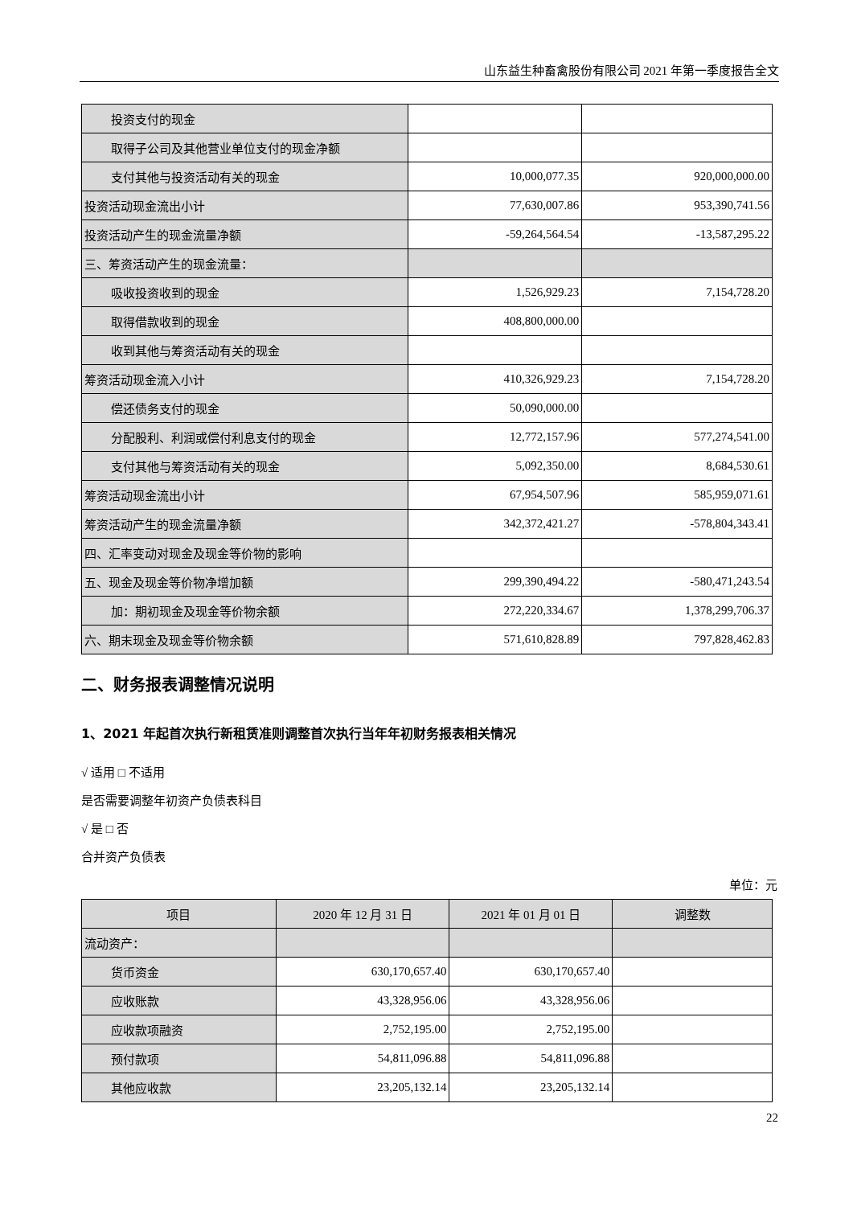山东益生种畜禽股份有限公司 2021 年第一季度报告全文
| 投资支付的现金 | | |
| 取得子公司及其他营业单位支付的现金净额 | | |
| 支付其他与投资活动有关的现金 | 10,000,077.35 | 920,000,000.00 |
| 投资活动现金流出小计 | 77,630,007.86 | 953,390,741.56 |
| 投资活动产生的现金流量净额 | -59,264,564.54 | -13,587,295.22 |
| 三、筹资活动产生的现金流量： | | |
| 吸收投资收到的现金 | 1,526,929.23 | 7,154,728.20 |
| 取得借款收到的现金 | 408,800,000.00 | |
| 收到其他与筹资活动有关的现金 | | |
| 筹资活动现金流入小计 | 410,326,929.23 | 7,154,728.20 |
| 偿还债务支付的现金 | 50,090,000.00 | |
| 分配股利、利润或偿付利息支付的现金 | 12,772,157.96 | 577,274,541.00 |
| 支付其他与筹资活动有关的现金 | 5,092,350.00 | 8,684,530.61 |
| 筹资活动现金流出小计 | 67,954,507.96 | 585,959,071.61 |
| 筹资活动产生的现金流量净额 | 342,372,421.27 | -578,804,343.41 |
| 四、汇率变动对现金及现金等价物的影响 | | |
| 五、现金及现金等价物净增加额 | 299,390,494.22 | -580,471,243.54 |
| 加：期初现金及现金等价物余额 | 272,220,334.67 | 1,378,299,706.37 |
| 六、期末现金及现金等价物余额 | 571,610,828.89 | 797,828,462.83 |
二、财务报表调整情况说明
1、2021 年起首次执行新租赁准则调整首次执行当年年初财务报表相关情况
√ 适用 □ 不适用
是否需要调整年初资产负债表科目
√ 是 □ 否
合并资产负债表
单位：元
| 项目 | 2020 年 12 月 31 日 | 2021 年 01 月 01 日 | 调整数 |
| --- | --- | --- | --- |
| 流动资产： | | | |
| 货币资金 | 630,170,657.40 | 630,170,657.40 | |
| 应收账款 | 43,328,956.06 | 43,328,956.06 | |
| 应收款项融资 | 2,752,195.00 | 2,752,195.00 | |
| 预付款项 | 54,811,096.88 | 54,811,096.88 | |
| 其他应收款 | 23,205,132.14 | 23,205,132.14 | |
22